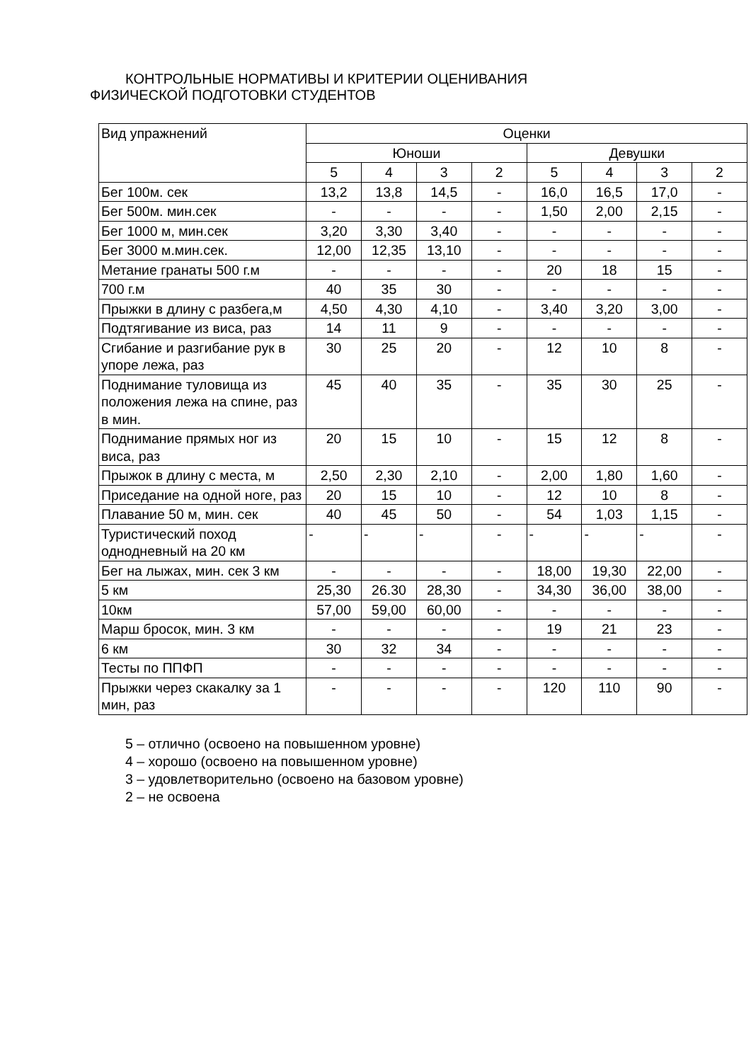КОНТРОЛЬНЫЕ НОРМАТИВЫ И КРИТЕРИИ ОЦЕНИВАНИЯ
ФИЗИЧЕСКОЙ ПОДГОТОВКИ СТУДЕНТОВ
| Вид упражнений | Оценки | | | | | | | |
| --- | --- | --- | --- | --- | --- | --- | --- | --- |
| | Юноши | | | | Девушки | | | |
| | 5 | 4 | 3 | 2 | 5 | 4 | 3 | 2 |
| Бег 100м. сек | 13,2 | 13,8 | 14,5 | - | 16,0 | 16,5 | 17,0 | - |
| Бег 500м. мин.сек | - | - | - | - | 1,50 | 2,00 | 2,15 | - |
| Бег 1000 м, мин.сек | 3,20 | 3,30 | 3,40 | - | - | - | - | - |
| Бег 3000 м.мин.сек. | 12,00 | 12,35 | 13,10 | - | - | - | - | - |
| Метание гранаты 500 г.м | - | - | - | - | 20 | 18 | 15 | - |
| 700 г.м | 40 | 35 | 30 | - | - | - | - | - |
| Прыжки в длину с разбега,м | 4,50 | 4,30 | 4,10 | - | 3,40 | 3,20 | 3,00 | - |
| Подтягивание из виса, раз | 14 | 11 | 9 | - | - | - | - | - |
| Сгибание и разгибание рук в упоре лежа, раз | 30 | 25 | 20 | - | 12 | 10 | 8 | - |
| Поднимание туловища из положения лежа на спине, раз в мин. | 45 | 40 | 35 | - | 35 | 30 | 25 | - |
| Поднимание прямых ног из виса, раз | 20 | 15 | 10 | - | 15 | 12 | 8 | - |
| Прыжок в длину с места, м | 2,50 | 2,30 | 2,10 | - | 2,00 | 1,80 | 1,60 | - |
| Приседание на одной ноге, раз | 20 | 15 | 10 | - | 12 | 10 | 8 | - |
| Плавание 50 м, мин. сек | 40 | 45 | 50 | - | 54 | 1,03 | 1,15 | - |
| Туристический поход однодневный на 20 км | - | - | - | - | - | - | - | - |
| Бег на лыжах, мин. сек 3 км | - | - | - | - | 18,00 | 19,30 | 22,00 | - |
| 5 км | 25,30 | 26.30 | 28,30 | - | 34,30 | 36,00 | 38,00 | - |
| 10км | 57,00 | 59,00 | 60,00 | - | - | - | - | - |
| Марш бросок, мин. 3 км | - | - | - | - | 19 | 21 | 23 | - |
| 6 км | 30 | 32 | 34 | - | - | - | - | - |
| Тесты по ППФП | - | - | - | - | - | - | - | - |
| Прыжки через скакалку за 1 мин, раз | - | - | - | - | 120 | 110 | 90 | - |
5 – отлично (освоено на повышенном уровне)
4 – хорошо (освоено на повышенном уровне)
3 – удовлетворительно (освоено на базовом уровне)
2 – не освоена